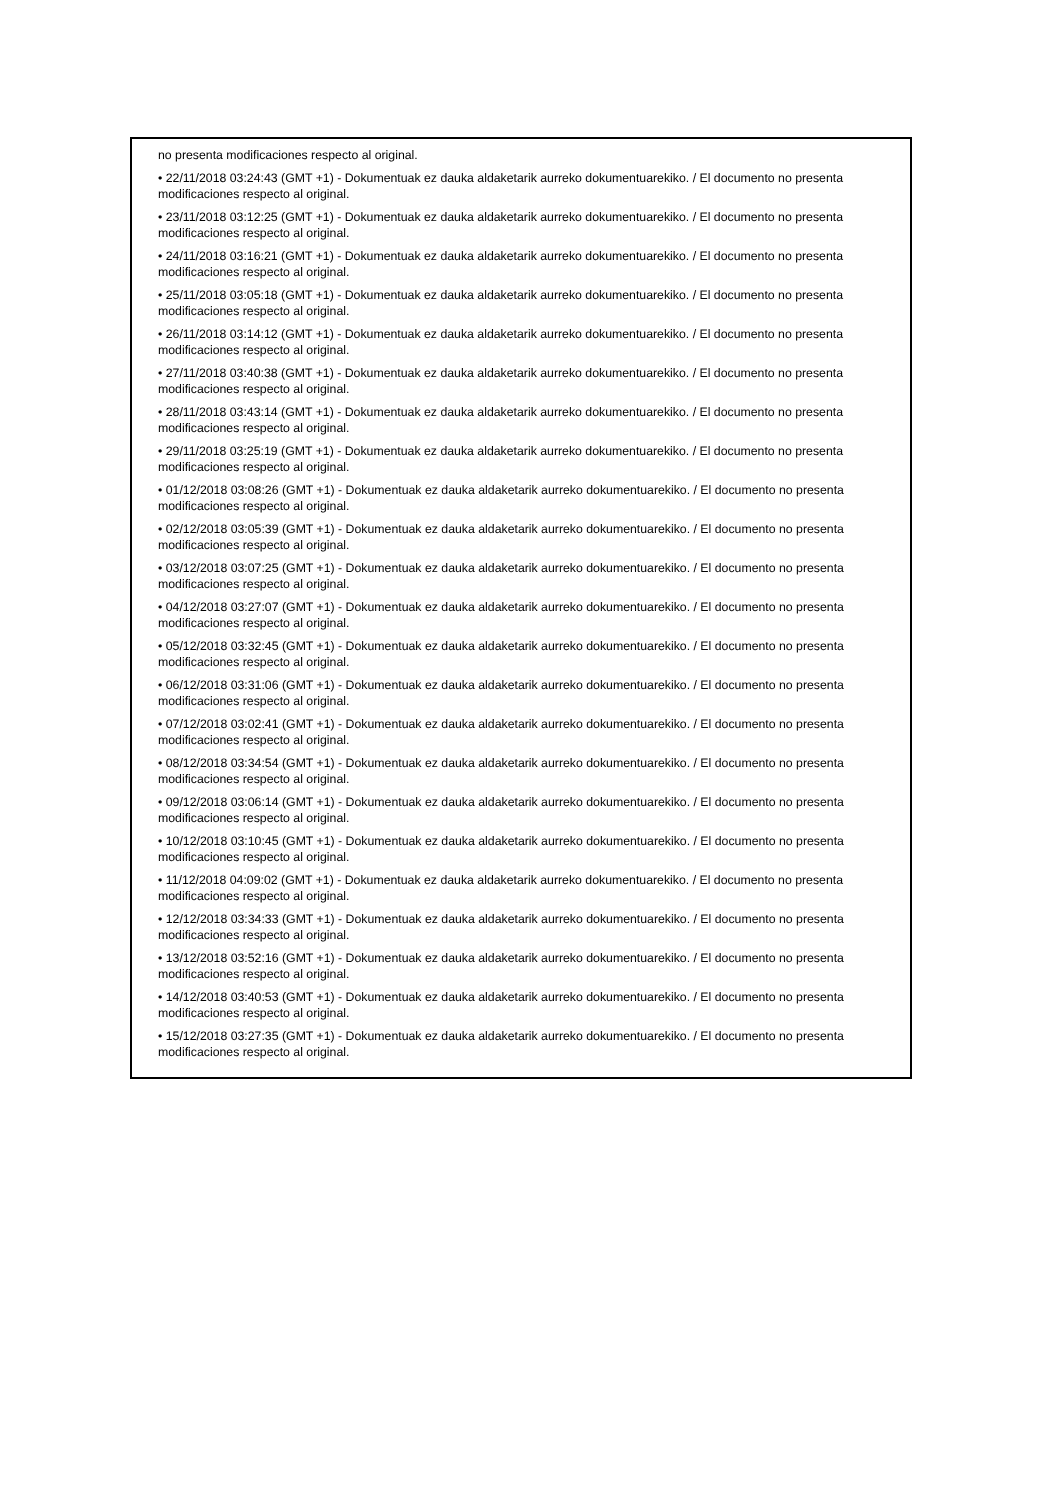no presenta modificaciones respecto al original.
• 22/11/2018 03:24:43 (GMT +1) - Dokumentuak ez dauka aldaketarik aurreko dokumentuarekiko. / El documento no presenta modificaciones respecto al original.
• 23/11/2018 03:12:25 (GMT +1) - Dokumentuak ez dauka aldaketarik aurreko dokumentuarekiko. / El documento no presenta modificaciones respecto al original.
• 24/11/2018 03:16:21 (GMT +1) - Dokumentuak ez dauka aldaketarik aurreko dokumentuarekiko. / El documento no presenta modificaciones respecto al original.
• 25/11/2018 03:05:18 (GMT +1) - Dokumentuak ez dauka aldaketarik aurreko dokumentuarekiko. / El documento no presenta modificaciones respecto al original.
• 26/11/2018 03:14:12 (GMT +1) - Dokumentuak ez dauka aldaketarik aurreko dokumentuarekiko. / El documento no presenta modificaciones respecto al original.
• 27/11/2018 03:40:38 (GMT +1) - Dokumentuak ez dauka aldaketarik aurreko dokumentuarekiko. / El documento no presenta modificaciones respecto al original.
• 28/11/2018 03:43:14 (GMT +1) - Dokumentuak ez dauka aldaketarik aurreko dokumentuarekiko. / El documento no presenta modificaciones respecto al original.
• 29/11/2018 03:25:19 (GMT +1) - Dokumentuak ez dauka aldaketarik aurreko dokumentuarekiko. / El documento no presenta modificaciones respecto al original.
• 01/12/2018 03:08:26 (GMT +1) - Dokumentuak ez dauka aldaketarik aurreko dokumentuarekiko. / El documento no presenta modificaciones respecto al original.
• 02/12/2018 03:05:39 (GMT +1) - Dokumentuak ez dauka aldaketarik aurreko dokumentuarekiko. / El documento no presenta modificaciones respecto al original.
• 03/12/2018 03:07:25 (GMT +1) - Dokumentuak ez dauka aldaketarik aurreko dokumentuarekiko. / El documento no presenta modificaciones respecto al original.
• 04/12/2018 03:27:07 (GMT +1) - Dokumentuak ez dauka aldaketarik aurreko dokumentuarekiko. / El documento no presenta modificaciones respecto al original.
• 05/12/2018 03:32:45 (GMT +1) - Dokumentuak ez dauka aldaketarik aurreko dokumentuarekiko. / El documento no presenta modificaciones respecto al original.
• 06/12/2018 03:31:06 (GMT +1) - Dokumentuak ez dauka aldaketarik aurreko dokumentuarekiko. / El documento no presenta modificaciones respecto al original.
• 07/12/2018 03:02:41 (GMT +1) - Dokumentuak ez dauka aldaketarik aurreko dokumentuarekiko. / El documento no presenta modificaciones respecto al original.
• 08/12/2018 03:34:54 (GMT +1) - Dokumentuak ez dauka aldaketarik aurreko dokumentuarekiko. / El documento no presenta modificaciones respecto al original.
• 09/12/2018 03:06:14 (GMT +1) - Dokumentuak ez dauka aldaketarik aurreko dokumentuarekiko. / El documento no presenta modificaciones respecto al original.
• 10/12/2018 03:10:45 (GMT +1) - Dokumentuak ez dauka aldaketarik aurreko dokumentuarekiko. / El documento no presenta modificaciones respecto al original.
• 11/12/2018 04:09:02 (GMT +1) - Dokumentuak ez dauka aldaketarik aurreko dokumentuarekiko. / El documento no presenta modificaciones respecto al original.
• 12/12/2018 03:34:33 (GMT +1) - Dokumentuak ez dauka aldaketarik aurreko dokumentuarekiko. / El documento no presenta modificaciones respecto al original.
• 13/12/2018 03:52:16 (GMT +1) - Dokumentuak ez dauka aldaketarik aurreko dokumentuarekiko. / El documento no presenta modificaciones respecto al original.
• 14/12/2018 03:40:53 (GMT +1) - Dokumentuak ez dauka aldaketarik aurreko dokumentuarekiko. / El documento no presenta modificaciones respecto al original.
• 15/12/2018 03:27:35 (GMT +1) - Dokumentuak ez dauka aldaketarik aurreko dokumentuarekiko. / El documento no presenta modificaciones respecto al original.